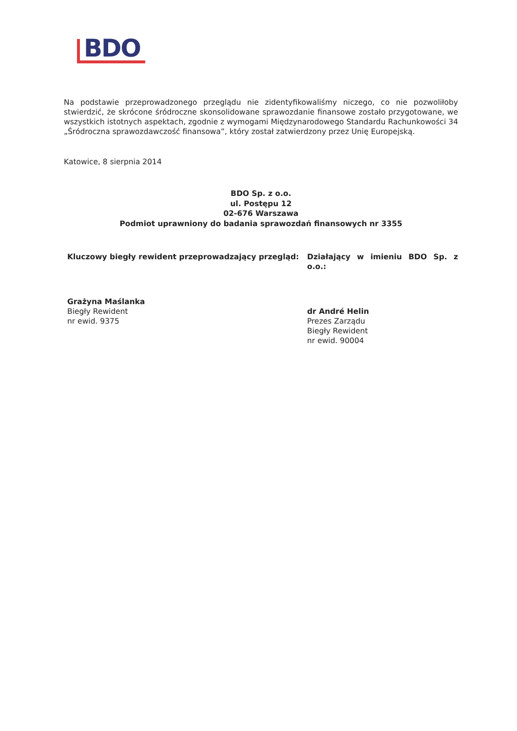BDO
Na podstawie przeprowadzonego przeglądu nie zidentyfikowaliśmy niczego, co nie pozwoliłoby stwierdzić, że skrócone śródroczne skonsolidowane sprawozdanie finansowe zostało przygotowane, we wszystkich istotnych aspektach, zgodnie z wymogami Międzynarodowego Standardu Rachunkowości 34 „Śródroczna sprawozdawczość finansowa”, który został zatwierdzony przez Unię Europejską.
Katowice, 8 sierpnia 2014
BDO Sp. z o.o.
ul. Postępu 12
02-676 Warszawa
Podmiot uprawniony do badania sprawozdań finansowych nr 3355
Kluczowy biegły rewident przeprowadzający przegląd:
Grażyna Maślanka
Biegły Rewident
nr ewid. 9375
Działający w imieniu BDO Sp. z o.o.:
dr André Helin
Prezes Zarządu
Biegły Rewident
nr ewid. 90004